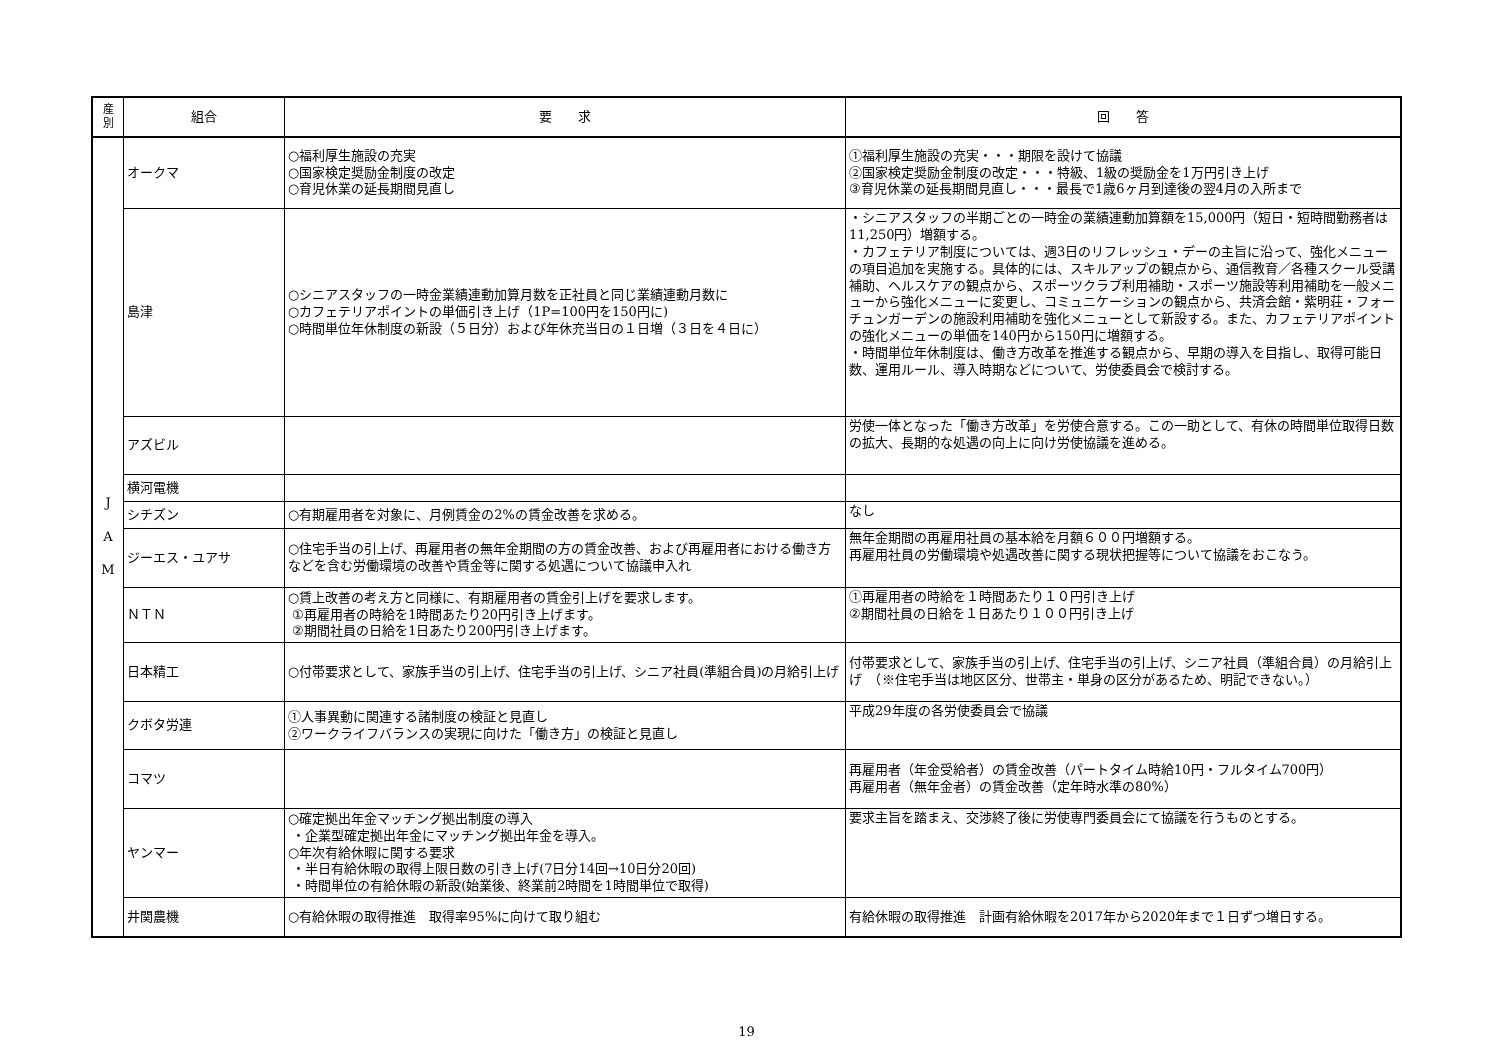| 産 別 | 組合 | 要 求 | 回 答 |
| --- | --- | --- | --- |
| J A M | オークマ | ○福利厚生施設の充実 ○国家検定奨励金制度の改定 ○育児休業の延長期間見直し | ①福利厚生施設の充実・・・期限を設けて協議 ②国家検定奨励金制度の改定・・・特級、1級の奨励金を1万円引き上げ ③育児休業の延長期間見直し・・・最長で1歳6ヶ月到達後の翌4月の入所まで |
| | 島津 | ○シニアスタッフの一時金業績連動加算月数を正社員と同じ業績連動月数に ○カフェテリアポイントの単価引き上げ（1P=100円を150円に) ○時間単位年休制度の新設（５日分）および年休充当日の１日増（３日を４日に） | ・シニアスタッフの半期ごとの一時金の業績連動加算額を15,000円（短日・短時間勤務者は11,250円）増額する。 ・カフェテリア制度については、週3日のリフレッシュ・デーの主旨に沿って、強化メニューの項目追加を実施する。具体的には、スキルアップの観点から、通信教育／各種スクール受講補助、ヘルスケアの観点から、スポーツクラブ利用補助・スポーツ施設等利用補助を一般メニューから強化メニューに変更し、コミュニケーションの観点から、共済会館・紫明荘・フォーチュンガーデンの施設利用補助を強化メニューとして新設する。また、カフェテリアポイントの強化メニューの単価を140円から150円に増額する。 ・時間単位年休制度は、働き方改革を推進する観点から、早期の導入を目指し、取得可能日数、運用ルール、導入時期などについて、労使委員会で検討する。 |
| | アズビル | | 労使一体となった「働き方改革」を労使合意する。この一助として、有休の時間単位取得日数の拡大、長期的な処遇の向上に向け労使協議を進める。 |
| | 横河電機 | | |
| | シチズン | ○有期雇用者を対象に、月例賃金の2%の賃金改善を求める。 | なし |
| | ジーエス・ユアサ | ○住宅手当の引上げ、再雇用者の無年金期間の方の賃金改善、および再雇用者における働き方などを含む労働環境の改善や賃金等に関する処遇について協議申入れ | 無年金期間の再雇用社員の基本給を月額６００円増額する。 再雇用社員の労働環境や処遇改善に関する現状把握等について協議をおこなう。 |
| | ＮＴＮ | ○賃上改善の考え方と同様に、有期雇用者の賃金引上げを要求します。 ①再雇用者の時給を1時間あたり20円引き上げます。 ②期間社員の日給を1日あたり200円引き上げます。 | ①再雇用者の時給を１時間あたり１０円引き上げ ②期間社員の日給を１日あたり１００円引き上げ |
| | 日本精工 | ○付帯要求として、家族手当の引上げ、住宅手当の引上げ、シニア社員(準組合員)の月給引上げ | 付帯要求として、家族手当の引上げ、住宅手当の引上げ、シニア社員（準組合員）の月給引上げ （※住宅手当は地区区分、世帯主・単身の区分があるため、明記できない。） |
| | クボタ労連 | ①人事異動に関連する諸制度の検証と見直し ②ワークライフバランスの実現に向けた「働き方」の検証と見直し | 平成29年度の各労使委員会で協議 |
| | コマツ | | 再雇用者（年金受給者）の賃金改善（パートタイム時給10円・フルタイム700円） 再雇用者（無年金者）の賃金改善（定年時水準の80%） |
| | ヤンマー | ○確定拠出年金マッチング拠出制度の導入 ・企業型確定拠出年金にマッチング拠出年金を導入。 ○年次有給休暇に関する要求 ・半日有給休暇の取得上限日数の引き上げ(7日分14回→10日分20回) ・時間単位の有給休暇の新設(始業後、終業前2時間を1時間単位で取得) | 要求主旨を踏まえ、交渉終了後に労使専門委員会にて協議を行うものとする。 |
| | 井関農機 | ○有給休暇の取得推進 取得率95%に向けて取り組む | 有給休暇の取得推進 計画有給休暇を2017年から2020年まで１日ずつ増日する。 |
19